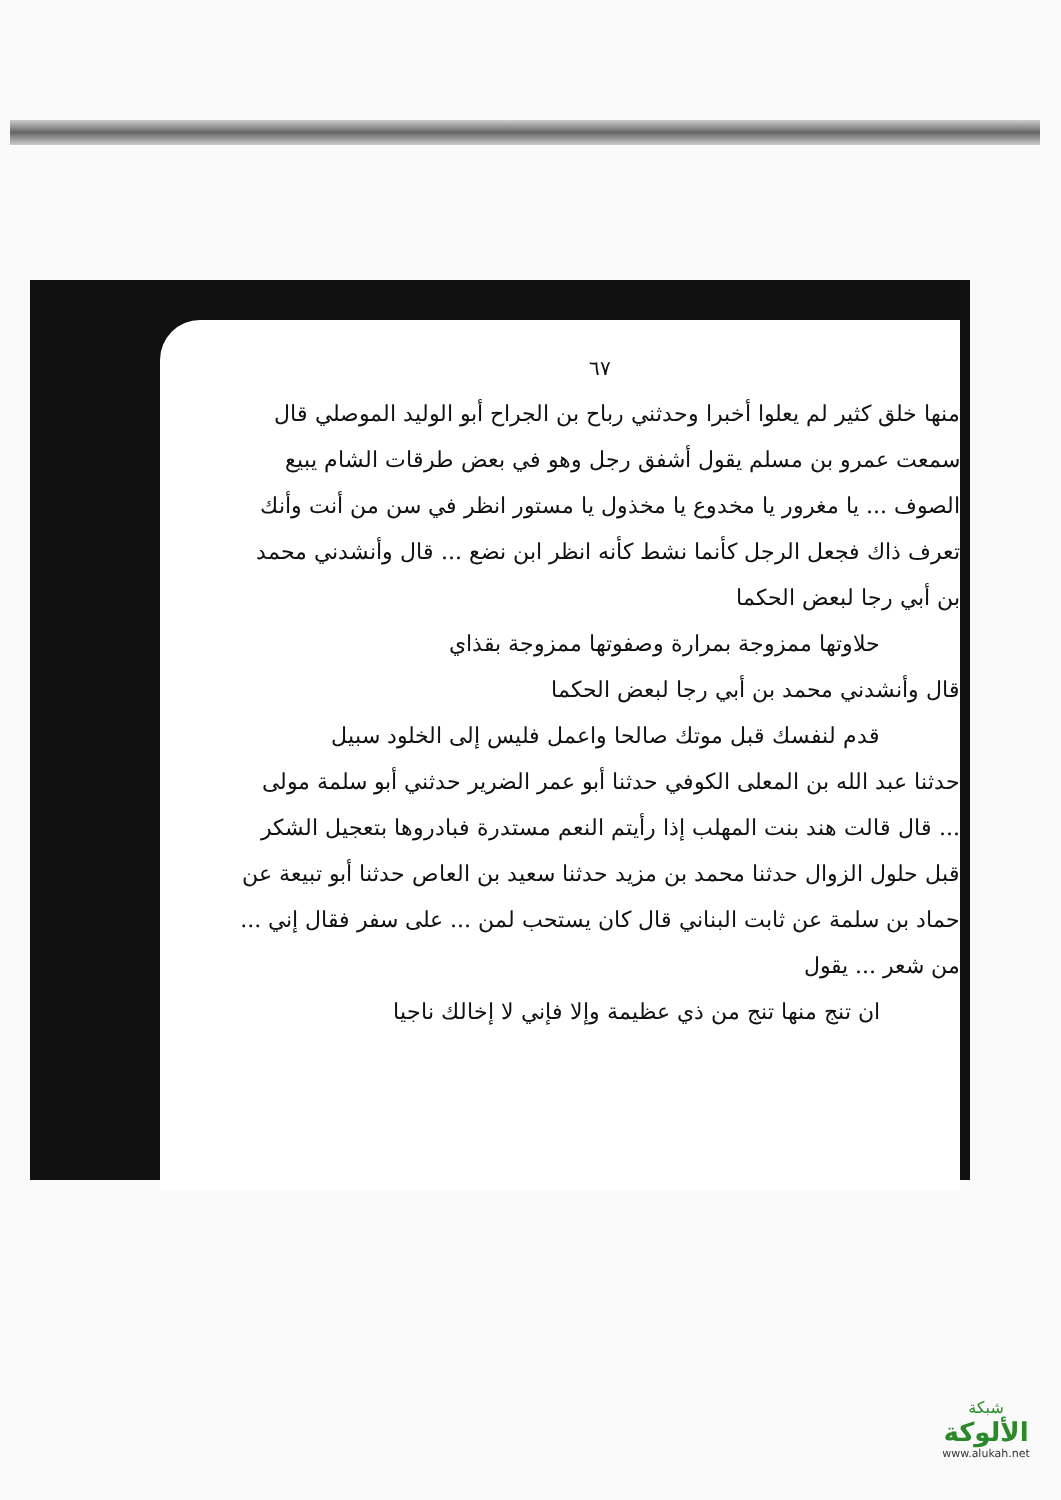٦٧
منها خلق كثير لم يعلوا أخبرا وحدثني رباح بن الجراح أبو الوليد الموصلي قال سمعت عمرو بن مسلم يقول أشفق رجل وهو في بعض طرقات الشام يبيع الصوف ... يا مغرور يا مخدوع يا مخذول يا مستور انظر في سن من أنت وأنك تعرف ذاك فجعل الرجل كأنما نشط كأنه انظر ابن نضع ... قال وأنشدني محمد بن أبي رجا لبعض الحكما
حلاوتها ممزوجة بمرارة وصفوتها ممزوجة بقذاي
قال وأنشدني محمد بن أبي رجا لبعض الحكما
قدم لنفسك قبل موتك صالحا واعمل فليس إلى الخلود سبيل
حدثنا عبد الله بن المعلى الكوفي حدثنا أبو عمر الضرير حدثني أبو سلمة مولى ... قال قالت هند بنت المهلب إذا رأيتم النعم مستدرة فبادروها بتعجيل الشكر قبل حلول الزوال حدثنا محمد بن مزيد حدثنا سعيد بن العاص حدثنا أبو تبيعة عن حماد بن سلمة عن ثابت البناني قال كان يستحب لمن ... على سفر فقال إني ...
من شعر ... يقول
ان تنج منها تنج من ذي عظيمة وإلا فإني لا إخالك ناجيا
شبكة
الألوكة
www.alukah.net